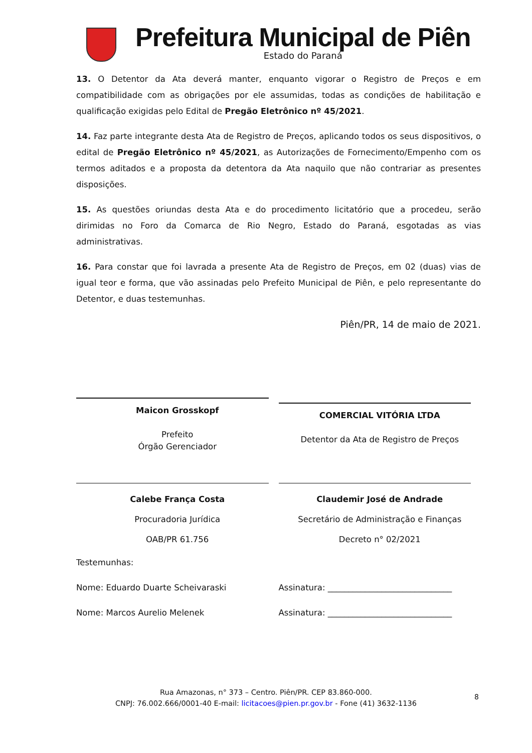Prefeitura Municipal de Piên
Estado do Paraná
13. O Detentor da Ata deverá manter, enquanto vigorar o Registro de Preços e em compatibilidade com as obrigações por ele assumidas, todas as condições de habilitação e qualificação exigidas pelo Edital de Pregão Eletrônico nº 45/2021.
14. Faz parte integrante desta Ata de Registro de Preços, aplicando todos os seus dispositivos, o edital de Pregão Eletrônico nº 45/2021, as Autorizações de Fornecimento/Empenho com os termos aditados e a proposta da detentora da Ata naquilo que não contrariar as presentes disposições.
15. As questões oriundas desta Ata e do procedimento licitatório que a procedeu, serão dirimidas no Foro da Comarca de Rio Negro, Estado do Paraná, esgotadas as vias administrativas.
16. Para constar que foi lavrada a presente Ata de Registro de Preços, em 02 (duas) vias de igual teor e forma, que vão assinadas pelo Prefeito Municipal de Piên, e pelo representante do Detentor, e duas testemunhas.
Piên/PR, 14 de maio de 2021.
Maicon Grosskopf
Prefeito
Órgão Gerenciador
COMERCIAL VITÓRIA LTDA
Detentor da Ata de Registro de Preços
Calebe França Costa
Procuradoria Jurídica
OAB/PR 61.756
Claudemir José de Andrade
Secretário de Administração e Finanças
Decreto n° 02/2021
Testemunhas:
Nome: Eduardo Duarte Scheivaraski
Assinatura: ______________________________
Nome: Marcos Aurelio Melenek Assinatura: ______________________________
Rua Amazonas, n° 373 – Centro. Piên/PR. CEP 83.860-000.
CNPJ: 76.002.666/0001-40 E-mail: licitacoes@pien.pr.gov.br - Fone (41) 3632-1136
8